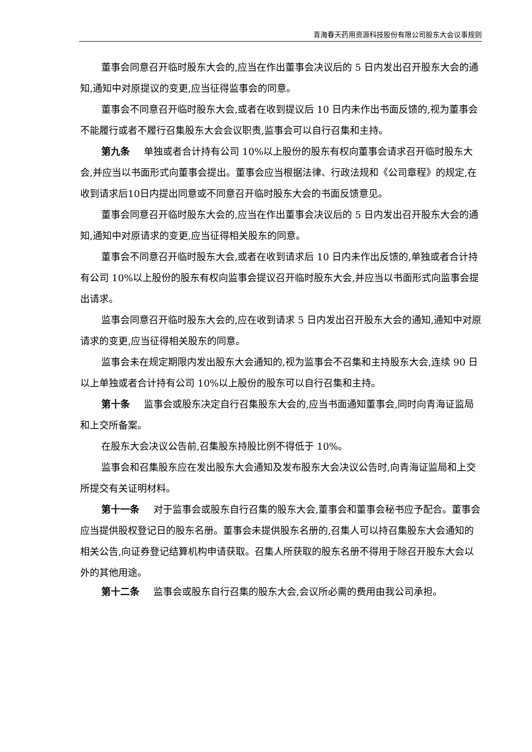青海春天药用资源科技股份有限公司股东大会议事规则
董事会同意召开临时股东大会的,应当在作出董事会决议后的 5 日内发出召开股东大会的通知,通知中对原提议的变更,应当征得监事会的同意。
董事会不同意召开临时股东大会,或者在收到提议后 10 日内未作出书面反馈的,视为董事会不能履行或者不履行召集股东大会会议职责,监事会可以自行召集和主持。
第九条 单独或者合计持有公司 10%以上股份的股东有权向董事会请求召开临时股东大会,并应当以书面形式向董事会提出。董事会应当根据法律、行政法规和《公司章程》的规定,在收到请求后10日内提出同意或不同意召开临时股东大会的书面反馈意见。
董事会同意召开临时股东大会的,应当在作出董事会决议后的 5 日内发出召开股东大会的通知,通知中对原请求的变更,应当征得相关股东的同意。
董事会不同意召开临时股东大会,或者在收到请求后 10 日内未作出反馈的,单独或者合计持有公司 10%以上股份的股东有权向监事会提议召开临时股东大会,并应当以书面形式向监事会提出请求。
监事会同意召开临时股东大会的,应在收到请求 5 日内发出召开股东大会的通知,通知中对原请求的变更,应当征得相关股东的同意。
监事会未在规定期限内发出股东大会通知的,视为监事会不召集和主持股东大会,连续 90 日以上单独或者合计持有公司 10%以上股份的股东可以自行召集和主持。
第十条 监事会或股东决定自行召集股东大会的,应当书面通知董事会,同时向青海证监局和上交所备案。
在股东大会决议公告前,召集股东持股比例不得低于 10%。
监事会和召集股东应在发出股东大会通知及发布股东大会决议公告时,向青海证监局和上交所提交有关证明材料。
第十一条 对于监事会或股东自行召集的股东大会,董事会和董事会秘书应予配合。董事会应当提供股权登记日的股东名册。董事会未提供股东名册的,召集人可以持召集股东大会通知的相关公告,向证券登记结算机构申请获取。召集人所获取的股东名册不得用于除召开股东大会以外的其他用途。
第十二条 监事会或股东自行召集的股东大会,会议所必需的费用由我公司承担。